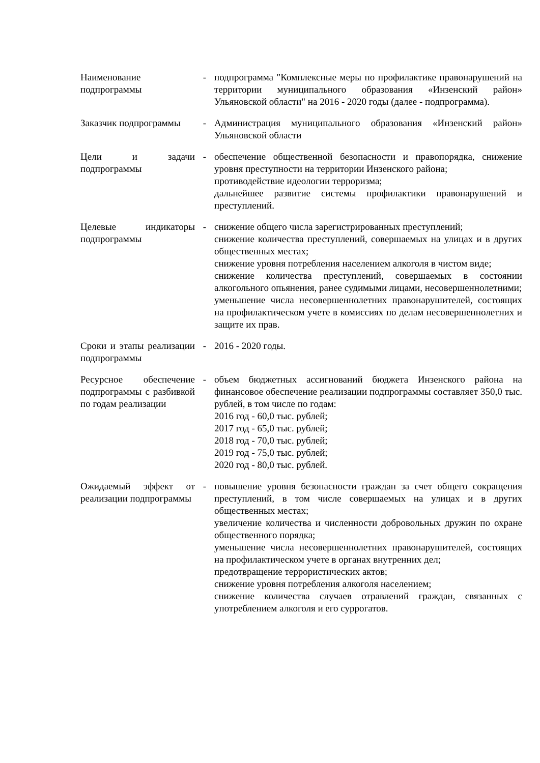| Наименование подпрограммы | - | подпрограмма "Комплексные меры по профилактике правонарушений на территории муниципального образования «Инзенский район» Ульяновской области" на 2016 - 2020 годы (далее - подпрограмма). |
| Заказчик подпрограммы | - | Администрация муниципального образования «Инзенский район» Ульяновской области |
| Цели и задачи подпрограммы | - | обеспечение общественной безопасности и правопорядка, снижение уровня преступности на территории Инзенского района; противодействие идеологии терроризма; дальнейшее развитие системы профилактики правонарушений и преступлений. |
| Целевые индикаторы подпрограммы | - | снижение общего числа зарегистрированных преступлений; снижение количества преступлений, совершаемых на улицах и в других общественных местах; снижение уровня потребления населением алкоголя в чистом виде; снижение количества преступлений, совершаемых в состоянии алкогольного опьянения, ранее судимыми лицами, несовершеннолетними; уменьшение числа несовершеннолетних правонарушителей, состоящих на профилактическом учете в комиссиях по делам несовершеннолетних и защите их прав. |
| Сроки и этапы реализации подпрограммы | - | 2016 - 2020 годы. |
| Ресурсное обеспечение подпрограммы с разбивкой по годам реализации | - | объем бюджетных ассигнований бюджета Инзенского района на финансовое обеспечение реализации подпрограммы составляет 350,0 тыс. рублей, в том числе по годам: 2016 год - 60,0 тыс. рублей; 2017 год - 65,0 тыс. рублей; 2018 год - 70,0 тыс. рублей; 2019 год - 75,0 тыс. рублей; 2020 год - 80,0 тыс. рублей. |
| Ожидаемый эффект от реализации подпрограммы | - | повышение уровня безопасности граждан за счет общего сокращения преступлений, в том числе совершаемых на улицах и в других общественных местах; увеличение количества и численности добровольных дружин по охране общественного порядка; уменьшение числа несовершеннолетних правонарушителей, состоящих на профилактическом учете в органах внутренних дел; предотвращение террористических актов; снижение уровня потребления алкоголя населением; снижение количества случаев отравлений граждан, связанных с употреблением алкоголя и его суррогатов. |